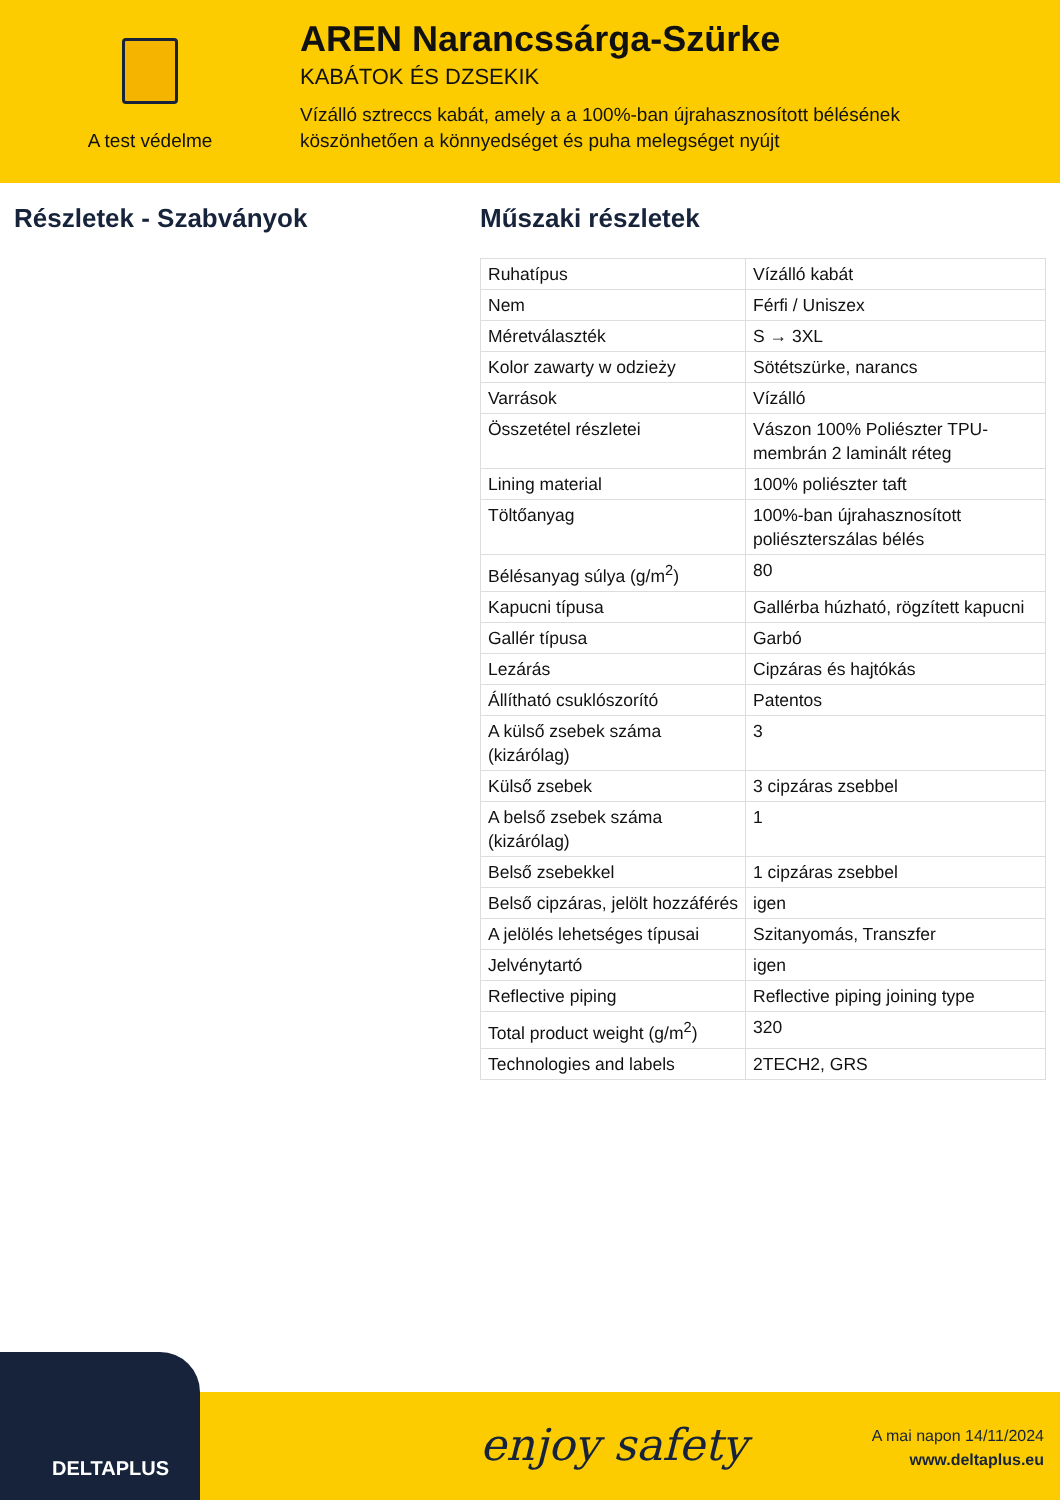A test védelme
AREN Narancssárga-Szürke
KABÁTOK ÉS DZSEKIK
Vízálló sztreccs kabát, amely a a 100%-ban újrahasznosított bélésének
köszönhetően a könnyedséget és puha melegséget nyújt
Részletek - Szabványok Műszaki részletek
| Ruhatípus | Vízálló kabát |
| Nem | Férfi / Uniszex |
| Méretválaszték | S → 3XL |
| Kolor zawarty w odzieży | Sötétszürke, narancs |
| Varrások | Vízálló |
| Összetétel részletei | Vászon 100% Poliészter TPU-membrán 2 laminált réteg |
| Lining material | 100% poliészter taft |
| Töltőanyag | 100%-ban újrahasznosított poliészterszálas bélés |
| Bélésanyag súlya (g/m<sup>2</sup>) | 80 |
| Kapucni típusa | Gallérba húzható, rögzített kapucni |
| Gallér típusa | Garbó |
| Lezárás | Cipzáras és hajtókás |
| Állítható csuklószorító | Patentos |
| A külső zsebek száma (kizárólag) | 3 |
| Külső zsebek | 3 cipzáras zsebbel |
| A belső zsebek száma (kizárólag) | 1 |
| Belső zsebekkel | 1 cipzáras zsebbel |
| Belső cipzáras, jelölt hozzáférés | igen |
| A jelölés lehetséges típusai | Szitanyomás, Transzfer |
| Jelvénytartó | igen |
| Reflective piping | Reflective piping joining type |
| Total product weight (g/m<sup>2</sup>) | 320 |
| Technologies and labels | 2TECH2, GRS |
DELTAPLUS enjoy safety
A mai napon 14/11/2024
www.deltaplus.eu